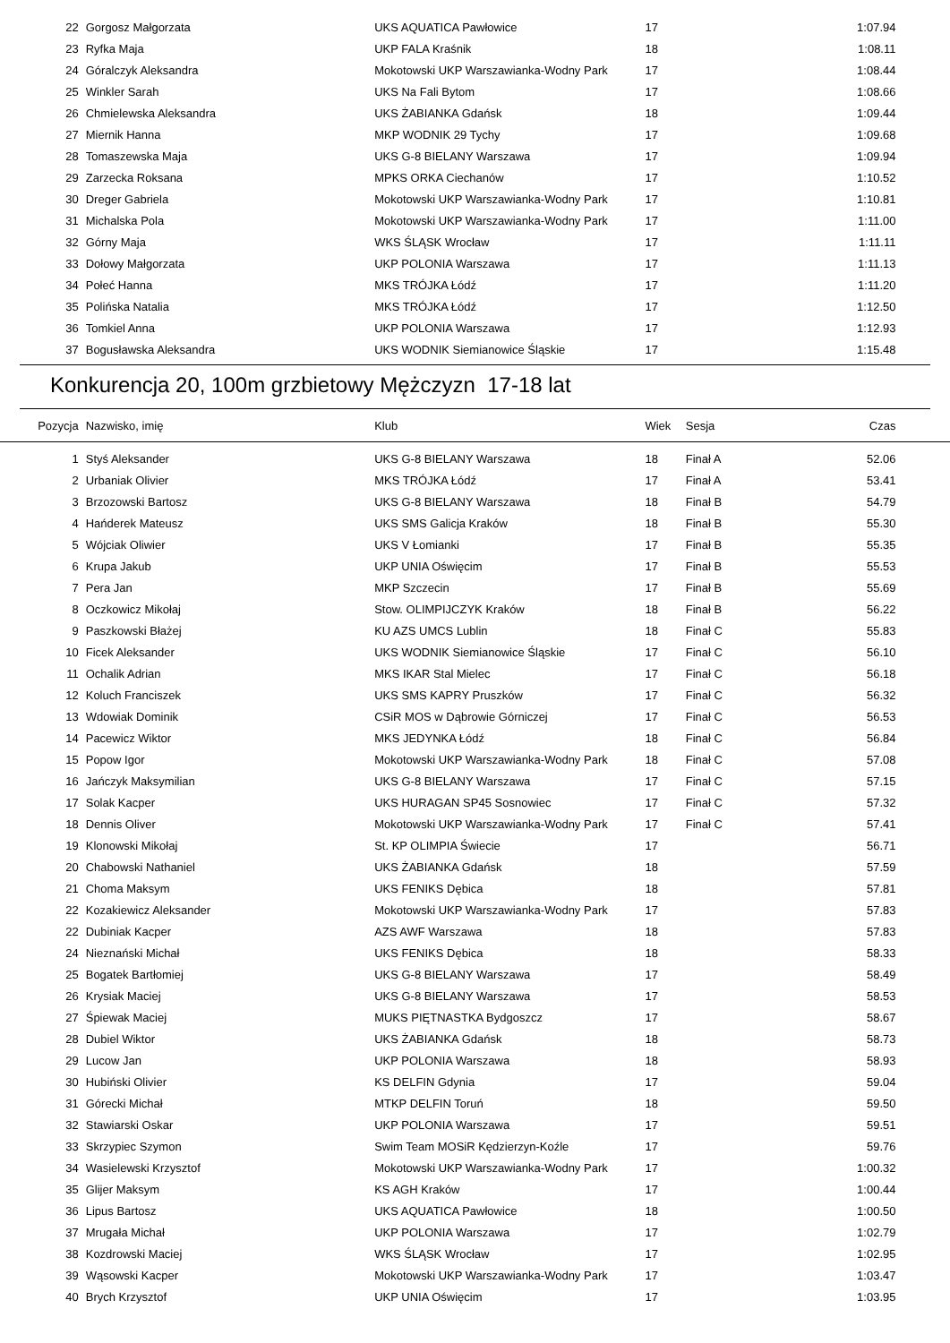| 22 | Gorgosz Małgorzata | UKS AQUATICA Pawłowice | 17 | | 1:07.94 | |
| 23 | Ryfka Maja | UKP FALA Kraśnik | 18 | | 1:08.11 | |
| 24 | Góralczyk Aleksandra | Mokotowski UKP Warszawianka-Wodny Park | 17 | | 1:08.44 | |
| 25 | Winkler Sarah | UKS Na Fali Bytom | 17 | | 1:08.66 | |
| 26 | Chmielewska Aleksandra | UKS ŻABIANKA Gdańsk | 18 | | 1:09.44 | |
| 27 | Miernik Hanna | MKP WODNIK 29 Tychy | 17 | | 1:09.68 | |
| 28 | Tomaszewska Maja | UKS G-8 BIELANY Warszawa | 17 | | 1:09.94 | |
| 29 | Zarzecka Roksana | MPKS ORKA Ciechanów | 17 | | 1:10.52 | |
| 30 | Dreger Gabriela | Mokotowski UKP Warszawianka-Wodny Park | 17 | | 1:10.81 | |
| 31 | Michalska Pola | Mokotowski UKP Warszawianka-Wodny Park | 17 | | 1:11.00 | |
| 32 | Górny Maja | WKS ŚLĄSK Wrocław | 17 | | 1:11.11 | |
| 33 | Dołowy Małgorzata | UKP POLONIA Warszawa | 17 | | 1:11.13 | |
| 34 | Połeć Hanna | MKS TRÓJKA Łódź | 17 | | 1:11.20 | |
| 35 | Polińska Natalia | MKS TRÓJKA Łódź | 17 | | 1:12.50 | |
| 36 | Tomkiel Anna | UKP POLONIA Warszawa | 17 | | 1:12.93 | |
| 37 | Bogusławska Aleksandra | UKS WODNIK Siemianowice Śląskie | 17 | | 1:15.48 | |
Konkurencja 20, 100m grzbietowy Mężczyzn 17-18 lat
| Pozycja | Nazwisko, imię | Klub | Wiek | Sesja | Czas | |
| --- | --- | --- | --- | --- | --- | --- |
| 1 | Styś Aleksander | UKS G-8 BIELANY Warszawa | 18 | Finał A | 52.06 | |
| 2 | Urbaniak Olivier | MKS TRÓJKA Łódź | 17 | Finał A | 53.41 | |
| 3 | Brzozowski Bartosz | UKS G-8 BIELANY Warszawa | 18 | Finał B | 54.79 | |
| 4 | Hańderek Mateusz | UKS SMS Galicja Kraków | 18 | Finał B | 55.30 | |
| 5 | Wójciak Oliwier | UKS V Łomianki | 17 | Finał B | 55.35 | |
| 6 | Krupa Jakub | UKP UNIA Oświęcim | 17 | Finał B | 55.53 | |
| 7 | Pera Jan | MKP Szczecin | 17 | Finał B | 55.69 | |
| 8 | Oczkowicz Mikołaj | Stow. OLIMPIJCZYK Kraków | 18 | Finał B | 56.22 | |
| 9 | Paszkowski Błażej | KU AZS UMCS Lublin | 18 | Finał C | 55.83 | |
| 10 | Ficek Aleksander | UKS WODNIK Siemianowice Śląskie | 17 | Finał C | 56.10 | |
| 11 | Ochalik Adrian | MKS IKAR Stal Mielec | 17 | Finał C | 56.18 | |
| 12 | Koluch Franciszek | UKS SMS KAPRY Pruszków | 17 | Finał C | 56.32 | |
| 13 | Wdowiak Dominik | CSiR MOS w Dąbrowie Górniczej | 17 | Finał C | 56.53 | |
| 14 | Pacewicz Wiktor | MKS JEDYNKA Łódź | 18 | Finał C | 56.84 | |
| 15 | Popow Igor | Mokotowski UKP Warszawianka-Wodny Park | 18 | Finał C | 57.08 | |
| 16 | Jańczyk Maksymilian | UKS G-8 BIELANY Warszawa | 17 | Finał C | 57.15 | |
| 17 | Solak Kacper | UKS HURAGAN SP45 Sosnowiec | 17 | Finał C | 57.32 | |
| 18 | Dennis Oliver | Mokotowski UKP Warszawianka-Wodny Park | 17 | Finał C | 57.41 | |
| 19 | Klonowski Mikołaj | St. KP OLIMPIA Świecie | 17 | | 56.71 | |
| 20 | Chabowski Nathaniel | UKS ŻABIANKA Gdańsk | 18 | | 57.59 | |
| 21 | Choma Maksym | UKS FENIKS Dębica | 18 | | 57.81 | |
| 22 | Kozakiewicz Aleksander | Mokotowski UKP Warszawianka-Wodny Park | 17 | | 57.83 | |
| 22 | Dubiniak Kacper | AZS AWF Warszawa | 18 | | 57.83 | |
| 24 | Nieznański Michał | UKS FENIKS Dębica | 18 | | 58.33 | |
| 25 | Bogatek Bartłomiej | UKS G-8 BIELANY Warszawa | 17 | | 58.49 | |
| 26 | Krysiak Maciej | UKS G-8 BIELANY Warszawa | 17 | | 58.53 | |
| 27 | Śpiewak Maciej | MUKS PIĘTNASTKA Bydgoszcz | 17 | | 58.67 | |
| 28 | Dubiel Wiktor | UKS ŻABIANKA Gdańsk | 18 | | 58.73 | |
| 29 | Lucow Jan | UKP POLONIA Warszawa | 18 | | 58.93 | |
| 30 | Hubiński Olivier | KS DELFIN Gdynia | 17 | | 59.04 | |
| 31 | Górecki Michał | MTKP DELFIN Toruń | 18 | | 59.50 | |
| 32 | Stawiarski Oskar | UKP POLONIA Warszawa | 17 | | 59.51 | |
| 33 | Skrzypiec Szymon | Swim Team MOSiR Kędzierzyn-Koźle | 17 | | 59.76 | |
| 34 | Wasielewski Krzysztof | Mokotowski UKP Warszawianka-Wodny Park | 17 | | 1:00.32 | |
| 35 | Glijer Maksym | KS AGH Kraków | 17 | | 1:00.44 | |
| 36 | Lipus Bartosz | UKS AQUATICA Pawłowice | 18 | | 1:00.50 | |
| 37 | Mrugała Michał | UKP POLONIA Warszawa | 17 | | 1:02.79 | |
| 38 | Kozdrowski Maciej | WKS ŚLĄSK Wrocław | 17 | | 1:02.95 | |
| 39 | Wąsowski Kacper | Mokotowski UKP Warszawianka-Wodny Park | 17 | | 1:03.47 | |
| 40 | Brych Krzysztof | UKP UNIA Oświęcim | 17 | | 1:03.95 | |